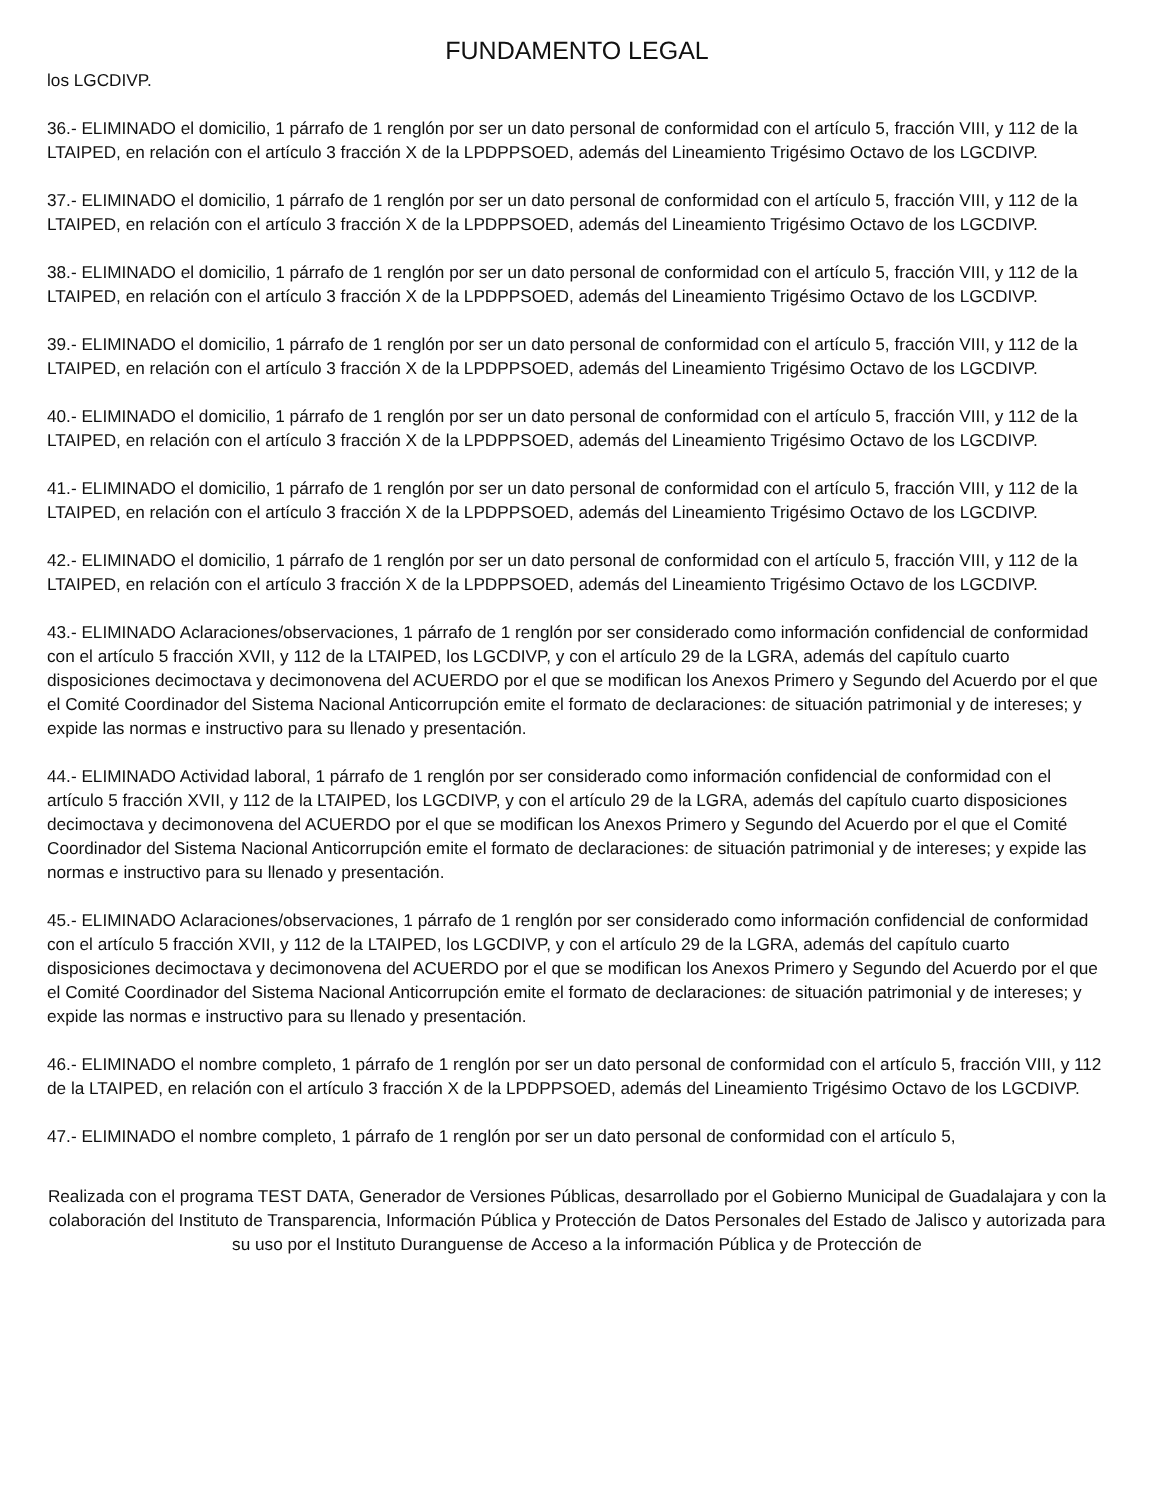FUNDAMENTO LEGAL
los LGCDIVP.
36.- ELIMINADO el domicilio, 1 párrafo de 1 renglón por ser un dato personal de conformidad con el artículo 5, fracción VIII, y 112 de la LTAIPED, en relación con el artículo 3 fracción X de la LPDPPSOED, además del Lineamiento Trigésimo Octavo de los LGCDIVP.
37.- ELIMINADO el domicilio, 1 párrafo de 1 renglón por ser un dato personal de conformidad con el artículo 5, fracción VIII, y 112 de la LTAIPED, en relación con el artículo 3 fracción X de la LPDPPSOED, además del Lineamiento Trigésimo Octavo de los LGCDIVP.
38.- ELIMINADO el domicilio, 1 párrafo de 1 renglón por ser un dato personal de conformidad con el artículo 5, fracción VIII, y 112 de la LTAIPED, en relación con el artículo 3 fracción X de la LPDPPSOED, además del Lineamiento Trigésimo Octavo de los LGCDIVP.
39.- ELIMINADO el domicilio, 1 párrafo de 1 renglón por ser un dato personal de conformidad con el artículo 5, fracción VIII, y 112 de la LTAIPED, en relación con el artículo 3 fracción X de la LPDPPSOED, además del Lineamiento Trigésimo Octavo de los LGCDIVP.
40.- ELIMINADO el domicilio, 1 párrafo de 1 renglón por ser un dato personal de conformidad con el artículo 5, fracción VIII, y 112 de la LTAIPED, en relación con el artículo 3 fracción X de la LPDPPSOED, además del Lineamiento Trigésimo Octavo de los LGCDIVP.
41.- ELIMINADO el domicilio, 1 párrafo de 1 renglón por ser un dato personal de conformidad con el artículo 5, fracción VIII, y 112 de la LTAIPED, en relación con el artículo 3 fracción X de la LPDPPSOED, además del Lineamiento Trigésimo Octavo de los LGCDIVP.
42.- ELIMINADO el domicilio, 1 párrafo de 1 renglón por ser un dato personal de conformidad con el artículo 5, fracción VIII, y 112 de la LTAIPED, en relación con el artículo 3 fracción X de la LPDPPSOED, además del Lineamiento Trigésimo Octavo de los LGCDIVP.
43.- ELIMINADO Aclaraciones/observaciones, 1 párrafo de 1 renglón por ser considerado como información confidencial de conformidad con el artículo 5 fracción XVII, y 112 de la LTAIPED, los LGCDIVP, y con el artículo 29 de la LGRA, además del capítulo cuarto disposiciones decimoctava y decimonovena del ACUERDO por el que se modifican los Anexos Primero y Segundo del Acuerdo por el que el Comité Coordinador del Sistema Nacional Anticorrupción emite el formato de declaraciones: de situación patrimonial y de intereses; y expide las normas e instructivo para su llenado y presentación.
44.- ELIMINADO Actividad laboral, 1 párrafo de 1 renglón por ser considerado como información confidencial de conformidad con el artículo 5 fracción XVII, y 112 de la LTAIPED, los LGCDIVP, y con el artículo 29 de la LGRA, además del capítulo cuarto disposiciones decimoctava y decimonovena del ACUERDO por el que se modifican los Anexos Primero y Segundo del Acuerdo por el que el Comité Coordinador del Sistema Nacional Anticorrupción emite el formato de declaraciones: de situación patrimonial y de intereses; y expide las normas e instructivo para su llenado y presentación.
45.- ELIMINADO Aclaraciones/observaciones, 1 párrafo de 1 renglón por ser considerado como información confidencial de conformidad con el artículo 5 fracción XVII, y 112 de la LTAIPED, los LGCDIVP, y con el artículo 29 de la LGRA, además del capítulo cuarto disposiciones decimoctava y decimonovena del ACUERDO por el que se modifican los Anexos Primero y Segundo del Acuerdo por el que el Comité Coordinador del Sistema Nacional Anticorrupción emite el formato de declaraciones: de situación patrimonial y de intereses; y expide las normas e instructivo para su llenado y presentación.
46.- ELIMINADO el nombre completo, 1 párrafo de 1 renglón por ser un dato personal de conformidad con el artículo 5, fracción VIII, y 112 de la LTAIPED, en relación con el artículo 3 fracción X de la LPDPPSOED, además del Lineamiento Trigésimo Octavo de los LGCDIVP.
47.- ELIMINADO el nombre completo, 1 párrafo de 1 renglón por ser un dato personal de conformidad con el artículo 5,
Realizada con el programa TEST DATA, Generador de Versiones Públicas, desarrollado por el Gobierno Municipal de Guadalajara y con la colaboración del Instituto de Transparencia, Información Pública y Protección de Datos Personales del Estado de Jalisco y autorizada para su uso por el Instituto Duranguense de Acceso a la información Pública y de Protección de